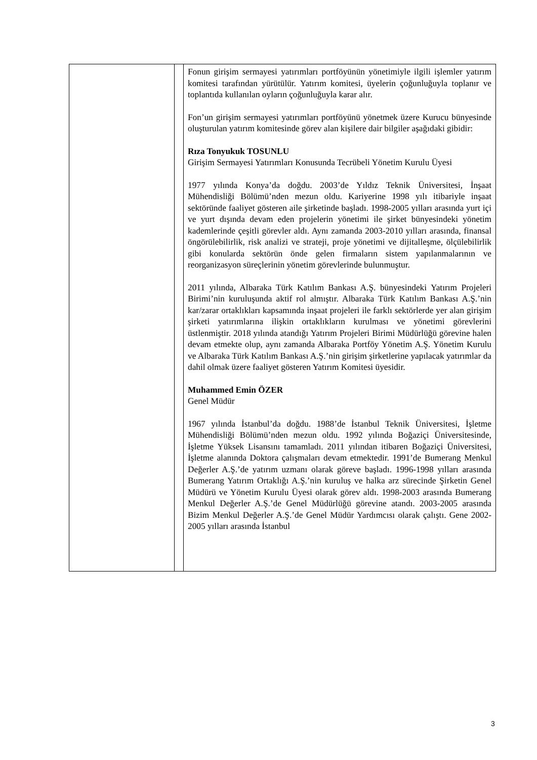| | | Fonun girişim sermayesi yatırımları portföyünün yönetimiyle ilgili işlemler yatırım komitesi tarafından yürütülür. Yatırım komitesi, üyelerin çoğunluğuyla toplanır ve toplantıda kullanılan oyların çoğunluğuyla karar alır. Fon’un girişim sermayesi yatırımları portföyünü yönetmek üzere Kurucu bünyesinde oluşturulan yatırım komitesinde görev alan kişilere dair bilgiler aşağıdaki gibidir: Rıza Tonyukuk TOSUNLU Girişim Sermayesi Yatırımları Konusunda Tecrübeli Yönetim Kurulu Üyesi 1977 yılında Konya’da doğdu. 2003’de Yıldız Teknik Üniversitesi, İnşaat Mühendisliği Bölümü’nden mezun oldu. Kariyerine 1998 yılı itibariyle inşaat sektöründe faaliyet gösteren aile şirketinde başladı. 1998-2005 yılları arasında yurt içi ve yurt dışında devam eden projelerin yönetimi ile şirket bünyesindeki yönetim kademlerinde çeşitli görevler aldı. Aynı zamanda 2003-2010 yılları arasında, finansal öngörülebilirlik, risk analizi ve strateji, proje yönetimi ve dijitalleşme, ölçülebilirlik gibi konularda sektörün önde gelen firmaların sistem yapılanmalarının ve reorganizasyon süreçlerinin yönetim görevlerinde bulunmuştur. 2011 yılında, Albaraka Türk Katılım Bankası A.Ş. bünyesindeki Yatırım Projeleri Birimi’nin kuruluşunda aktif rol almıştır. Albaraka Türk Katılım Bankası A.Ş.’nin kar/zarar ortaklıkları kapsamında inşaat projeleri ile farklı sektörlerde yer alan girişim şirketi yatırımlarına ilişkin ortaklıkların kurulması ve yönetimi görevlerini üstlenmiştir. 2018 yılında atandığı Yatırım Projeleri Birimi Müdürlüğü görevine halen devam etmekte olup, aynı zamanda Albaraka Portföy Yönetim A.Ş. Yönetim Kurulu ve Albaraka Türk Katılım Bankası A.Ş.’nin girişim şirketlerine yapılacak yatırımlar da dahil olmak üzere faaliyet gösteren Yatırım Komitesi üyesidir. Muhammed Emin ÖZER Genel Müdür 1967 yılında İstanbul’da doğdu. 1988’de İstanbul Teknik Üniversitesi, İşletme Mühendisliği Bölümü’nden mezun oldu. 1992 yılında Boğaziçi Üniversitesinde, İşletme Yüksek Lisansını tamamladı. 2011 yılından itibaren Boğaziçi Üniversitesi, İşletme alanında Doktora çalışmaları devam etmektedir. 1991’de Bumerang Menkul Değerler A.Ş.’de yatırım uzmanı olarak göreve başladı. 1996-1998 yılları arasında Bumerang Yatırım Ortaklığı A.Ş.’nin kuruluş ve halka arz sürecinde Şirketin Genel Müdürü ve Yönetim Kurulu Üyesi olarak görev aldı. 1998-2003 arasında Bumerang Menkul Değerler A.Ş.’de Genel Müdürlüğü görevine atandı. 2003-2005 arasında Bizim Menkul Değerler A.Ş.’de Genel Müdür Yardımcısı olarak çalıştı. Gene 2002-2005 yılları arasında İstanbul |
3